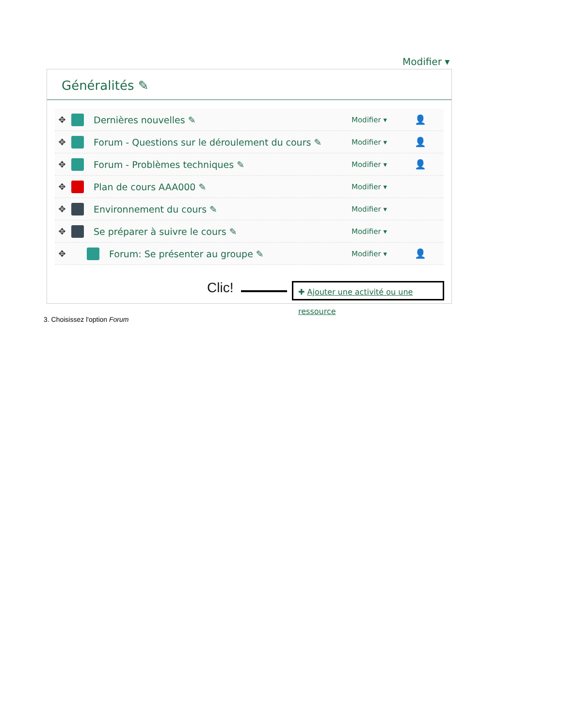Modifier ▾
Généralités ✎
✥ Dernières nouvelles ✎ Modifier ▾ 👤
✥ Forum - Questions sur le déroulement du cours ✎ Modifier ▾ 👤
✥ Forum - Problèmes techniques ✎ Modifier ▾ 👤
✥ Plan de cours AAA000 ✎ Modifier ▾
✥ Environnement du cours ✎ Modifier ▾
✥ Se préparer à suivre le cours ✎ Modifier ▾
✥ Forum: Se présenter au groupe ✎ Modifier ▾ 👤
Clic!
✚ Ajouter une activité ou une ressource
3. Choisissez l'option Forum